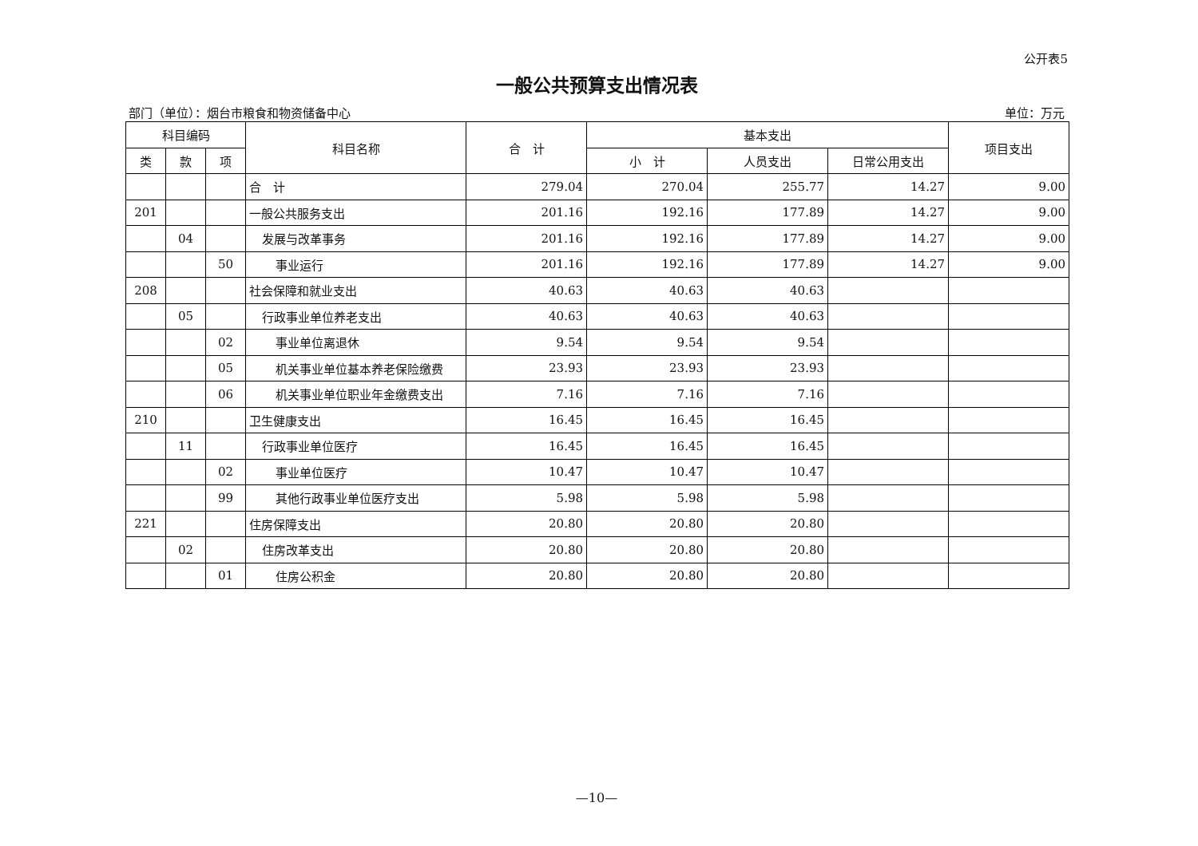公开表5
一般公共预算支出情况表
部门（单位）：烟台市粮食和物资储备中心 单位：万元
| 科目编码 | | | 科目名称 | 合 计 | 基本支出 | | | 项目支出 |
| --- | --- | --- | --- | --- | --- | --- | --- | --- |
| 类 | 款 | 项 | | | 小 计 | 人员支出 | 日常公用支出 | |
| | | | 合 计 | 279.04 | 270.04 | 255.77 | 14.27 | 9.00 |
| 201 | | | 一般公共服务支出 | 201.16 | 192.16 | 177.89 | 14.27 | 9.00 |
| | 04 | | 发展与改革事务 | 201.16 | 192.16 | 177.89 | 14.27 | 9.00 |
| | | 50 | 事业运行 | 201.16 | 192.16 | 177.89 | 14.27 | 9.00 |
| 208 | | | 社会保障和就业支出 | 40.63 | 40.63 | 40.63 | | |
| | 05 | | 行政事业单位养老支出 | 40.63 | 40.63 | 40.63 | | |
| | | 02 | 事业单位离退休 | 9.54 | 9.54 | 9.54 | | |
| | | 05 | 机关事业单位基本养老保险缴费 | 23.93 | 23.93 | 23.93 | | |
| | | 06 | 机关事业单位职业年金缴费支出 | 7.16 | 7.16 | 7.16 | | |
| 210 | | | 卫生健康支出 | 16.45 | 16.45 | 16.45 | | |
| | 11 | | 行政事业单位医疗 | 16.45 | 16.45 | 16.45 | | |
| | | 02 | 事业单位医疗 | 10.47 | 10.47 | 10.47 | | |
| | | 99 | 其他行政事业单位医疗支出 | 5.98 | 5.98 | 5.98 | | |
| 221 | | | 住房保障支出 | 20.80 | 20.80 | 20.80 | | |
| | 02 | | 住房改革支出 | 20.80 | 20.80 | 20.80 | | |
| | | 01 | 住房公积金 | 20.80 | 20.80 | 20.80 | | |
—10—